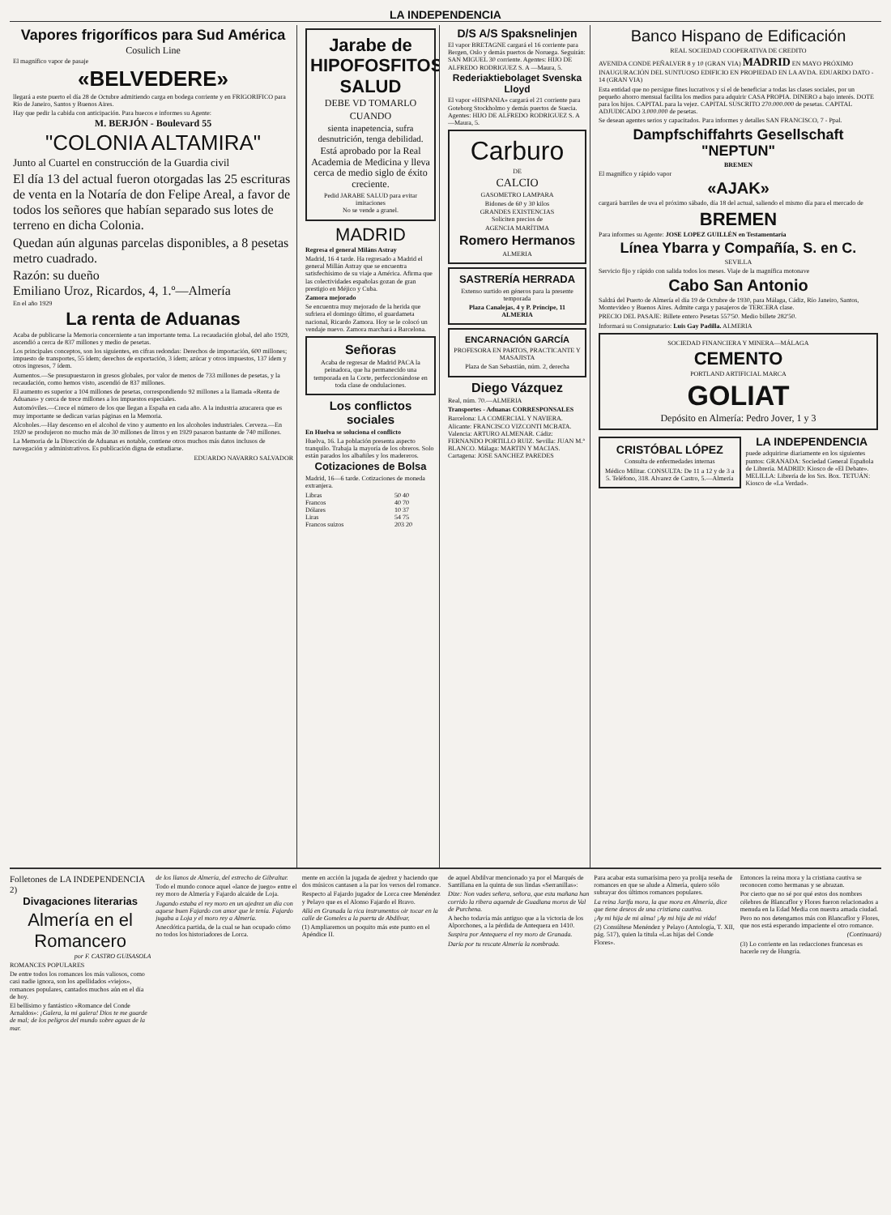LA INDEPENDENCIA
Vapores frigoríficos para Sud América
Cosulich Line
El magnífico vapor de pasaje
«BELVEDERE»
llegará a este puerto el día 28 de Octubre admitiendo carga en bodega corriente y en FRIGORIFICO para Río de Janeiro, Santos y Buenos Aires.
Hay que pedir la cabida con anticipación. Para huecos e informes su Agente:
M. BERJÓN - Boulevard 55
"COLONIA ALTAMIRA"
Junto al Cuartel en construcción de la Guardia civil
El día 13 del actual fueron otorgadas las 25 escrituras de venta en la Notaría de don Felipe Areal, a favor de todos los señores que habían separado sus lotes de terreno en dicha Colonia.
Quedan aún algunas parcelas disponibles, a 8 pesetas metro cuadrado.
Razón: su dueño
Emiliano Uroz, Ricardos, 4, 1.º—Almería
En el año 1929
La renta de Aduanas
Acaba de publicarse la Memoria concerniente a tan importante tema. La recaudación global, del año 1929, ascendió a cerca de 837 millones y medio de pesetas.
Los principales conceptos, son los siguientes, en cifras redondas: Derechos de importación, 600 millones; impuesto de transportes, 55 ídem; derechos de exportación, 3 ídem; azúcar y otros impuestos, 137 ídem y otros ingresos, 7 ídem.
Aumentos.—Se presupuestaron in gresos globales, por valor de menos de 733 millones de pesetas, y la recaudación, como hemos visto, ascendió de 837 millones.
El aumento es superior a 104 millones de pesetas, correspondiendo 92 millones a la llamada «Renta de Aduanas» y cerca de trece millones a los impuestos especiales.
Automóviles.—Crece el número de los que llegan a España en cada año. A la industria azucarera que es muy importante se dedican varias páginas en la Memoria.
Alcoholes.—Hay descenso en el alcohol de vino y aumento en los alcoholes industriales. Cerveza.—En 1920 se produjeron no mucho más de 30 millones de litros y en 1929 pasaron bastante de 740 millones.
La Memoria de la Dirección de Aduanas es notable, contiene otros muchos más datos inclusos de navegación y administrativos. Es publicación digna de estudiarse.
EDUARDO NAVARRO SALVADOR
Jarabe de HIPOFOSFITOS SALUD
DEBE VD TOMARLO
CUANDO
sienta inapetencia, sufra desnutrición, tenga debilidad.
Está aprobado por la Real Academia de Medicina y lleva cerca de medio siglo de éxito creciente.
Pedid JARABE SALUD para evitar imitaciones
No se vende a granel.
MADRID
Regresa el general Miláns Astray
Madrid, 16 4 tarde. Ha regresado a Madrid el general Millán Astray que se encuentra satisfechísimo de su viaje a América. Afirma que las colectividades españolas gozan de gran prestigio en Méjico y Cuba.
Zamora mejorado
Se encuentra muy mejorado de la herida que sufriera el domingo último, el guardameta nacional, Ricardo Zamora. Hoy se le colocó un vendaje nuevo. Zamora marchará a Barcelona.
Señoras
Acaba de regresar de Madrid PACA la peinadora, que ha permanecido una temporada en la Corte, perfeccionándose en toda clase de ondulaciones.
Los conflictos sociales
En Huelva se soluciona el conflicto
Huelva, 16. La población presenta aspecto tranquilo. Trabaja la mayoría de los obreros. Solo están parados los albañiles y los madereros.
Cotizaciones de Bolsa
Madrid, 16—6 tarde. Cotizaciones de moneda extranjera.
| Libras | 50 40 |
| Francos | 40 70 |
| Dólares | 10 37 |
| Liras | 54 75 |
| Francos suizos | 203 20 |
D/S A/S Spaksnelinjen
El vapor BRETAGNE cargará el 16 corriente para Bergen, Oslo y demás puertos de Noruega. Seguirán: SAN MIGUEL 30 corriente. Agentes: HIJO DE ALFREDO RODRIGUEZ S. A —Maura, 5.
Rederiaktiebolaget Svenska Lloyd
El vapor «HISPANIA» cargará el 21 corriente para Goteborg Stockholmo y demás puertos de Suecia. Agentes: HIJO DE ALFREDO RODRIGUEZ S. A —Maura, 5.
Carburo
DE
CALCIO
GASOMETRO LAMPARA
Bidones de 60 y 30 kilos
GRANDES EXISTENCIAS
Soliciten precios de
AGENCIA MARÍTIMA
Romero Hermanos
ALMERIA
SASTRERÍA HERRADA
Extenso surtido en géneros para la presente temporada
Plaza Canalejas, 4 y P. Príncipe, 11 ALMERIA
ENCARNACIÓN GARCÍA
PROFESORA EN PARTOS, PRACTICANTE Y MASAJISTA
Plaza de San Sebastián, núm. 2, derecha
Diego Vázquez
Real, núm. 70.—ALMERIA
Transportes - Aduanas CORRESPONSALES
Barcelona: LA COMERCIAL Y NAVIERA. Alicante: FRANCISCO VIZCONTI MCBATA. Valencia: ARTURO ALMENAR. Cádiz: FERNANDO PORTILLO RUIZ. Sevilla: JUAN M.ª BLANCO. Málaga: MARTIN Y MACIAS. Cartagena: JOSE SANCHEZ PAREDES
Banco Hispano de Edificación
REAL SOCIEDAD COOPERATIVA DE CREDITO
AVENIDA CONDE PEÑALVER 8 y 10 (GRAN VIA) MADRID EN MAYO PRÓXIMO INAUGURACIÓN DEL SUNTUOSO EDIFICIO EN PROPIEDAD EN LA AVDA. EDUARDO DATO - 14 (GRAN VIA)
Esta entidad que no persigue fines lucrativos y sí el de beneficiar a todas las clases sociales, por un pequeño ahorro mensual facilita los medios para adquirir CASA PROPIA. DINERO a bajo interés. DOTE para los hijos. CAPITAL para la vejez. CAPITAL SUSCRITO 270.000.000 de pesetas. CAPITAL ADJUDICADO 3.000.000 de pesetas.
Se desean agentes serios y capacitados. Para informes y detalles SAN FRANCISCO, 7 - Ppal.
Dampfschiffahrts Gesellschaft "NEPTUN"
BREMEN
El magnífico y rápido vapor
«AJAK»
cargará barriles de uva el próximo sábado, día 18 del actual, saliendo el mismo día para el mercado de
BREMEN
Para informes su Agente: JOSE LOPEZ GUILLÉN en Testamentaría
Línea Ybarra y Compañía, S. en C.
SEVILLA
Servicio fijo y rápido con salida todos los meses. Viaje de la magnífica motonave
Cabo San Antonio
Saldrá del Puerto de Almería el día 19 de Octubre de 1930, para Málaga, Cádiz, Río Janeiro, Santos, Montevideo y Buenos Aires. Admite carga y pasajeros de TERCERA clase.
PRECIO DEL PASAJE: Billete entero Pesetas 557'50. Medio billete 282'50.
Informará su Consignatario: Luis Gay Padilla. ALMERIA
SOCIEDAD FINANCIERA Y MINERA—MÁLAGA
CEMENTO
PORTLAND ARTIFICIAL MARCA
GOLIAT
Depósito en Almería: Pedro Jover, 1 y 3
CRISTÓBAL LÓPEZ
Consulta de enfermedades internas
Médico Militar. CONSULTA: De 11 a 12 y de 3 a 5. Teléfono, 318. Alvarez de Castro, 5.—Almería
LA INDEPENDENCIA
puede adquirirse diariamente en los siguientes puntos: GRANADA: Sociedad General Española de Librería. MADRID: Kiosco de «El Debate». MELILLA: Librería de los Srs. Box. TETUÁN: Kiosco de «La Verdad».
Folletones de LA INDEPENDENCIA 2)
Divagaciones literarias
Almería en el Romancero
por F. CASTRO GUISASOLA
ROMANCES POPULARES
De entre todos los romances los más valiosos, como casi nadie ignora, son los apellidados «viejos», romances populares, cantados muchos aún en el día de hoy.
El bellísimo y fantástico «Romance del Conde Arnaldos»: ¡Galera, la mi galera! Dios te me guarde de mal; de los peligros del mundo sobre aguas de la mar.
de los llanos de Almería, del estrecho de Gibraltar.
Todo el mundo conoce aquel «lance de juego» entre el rey moro de Almería y Fajardo alcaide de Loja.
Jugando estaba el rey moro en un ajedrez un día con aquese buen Fajardo con amor que le tenía. Fajardo jugaba a Loja y el moro rey a Almería.
Anecdótica partida, de la cual se han ocupado cómo no todos los historiadores de Lorca.
mente en acción la jugada de ajedrez y haciendo que dos músicos cantasen a la par los versos del romance.
Respecto al Fajardo jugador de Lorca cree Menéndez y Pelayo que es el Alonso Fajardo el Bravo.
Allá en Granada la rica instrumentos oir tocar en la calle de Gomeles a la puerta de Abdilvar,
(1) Ampliaremos un poquito más este punto en el Apéndice II.
de aquel Abdilvar mencionado ya por el Marqués de Santillana en la quinta de sus lindas «Serranillas»:
Dize: Non vades señera, señora, que esta mañana han corrido la ribera aquende de Guadiana moros de Val de Purchena.
A hecho todavía más antiguo que a la victoria de los Alporchones, a la pérdida de Antequera en 1410.
Suspira por Antequera el rey moro de Granada.
Daría por tu rescate Almería la nombrada.
Para acabar esta sumarísima pero ya prolija reseña de romances en que se alude a Almería, quiero sólo subrayar dos últimos romances populares.
La reina Jarifa mora, la que mora en Almería, dice que tiene deseos de una cristiana cautiva.
¡Ay mi hija de mi alma! ¡Ay mi hija de mi vida!
(2) Consúltese Menéndez y Pelayo (Antología, T. XII, pág. 517), quien la titula «Las hijas del Conde Flores».
Entonces la reina mora y la cristiana cautiva se reconocen como hermanas y se abrazan.
Por cierto que no sé por qué estos dos nombres célebres de Blancaflor y Flores fueron relacionados a menuda en la Edad Media con nuestra amada ciudad.
Pero no nos detengamos más con Blancaflor y Flores, que nos está esperando impaciente el otro romance.
(Continuará)
(3) Lo corriente en las redacciones francesas es hacerle rey de Hungría.